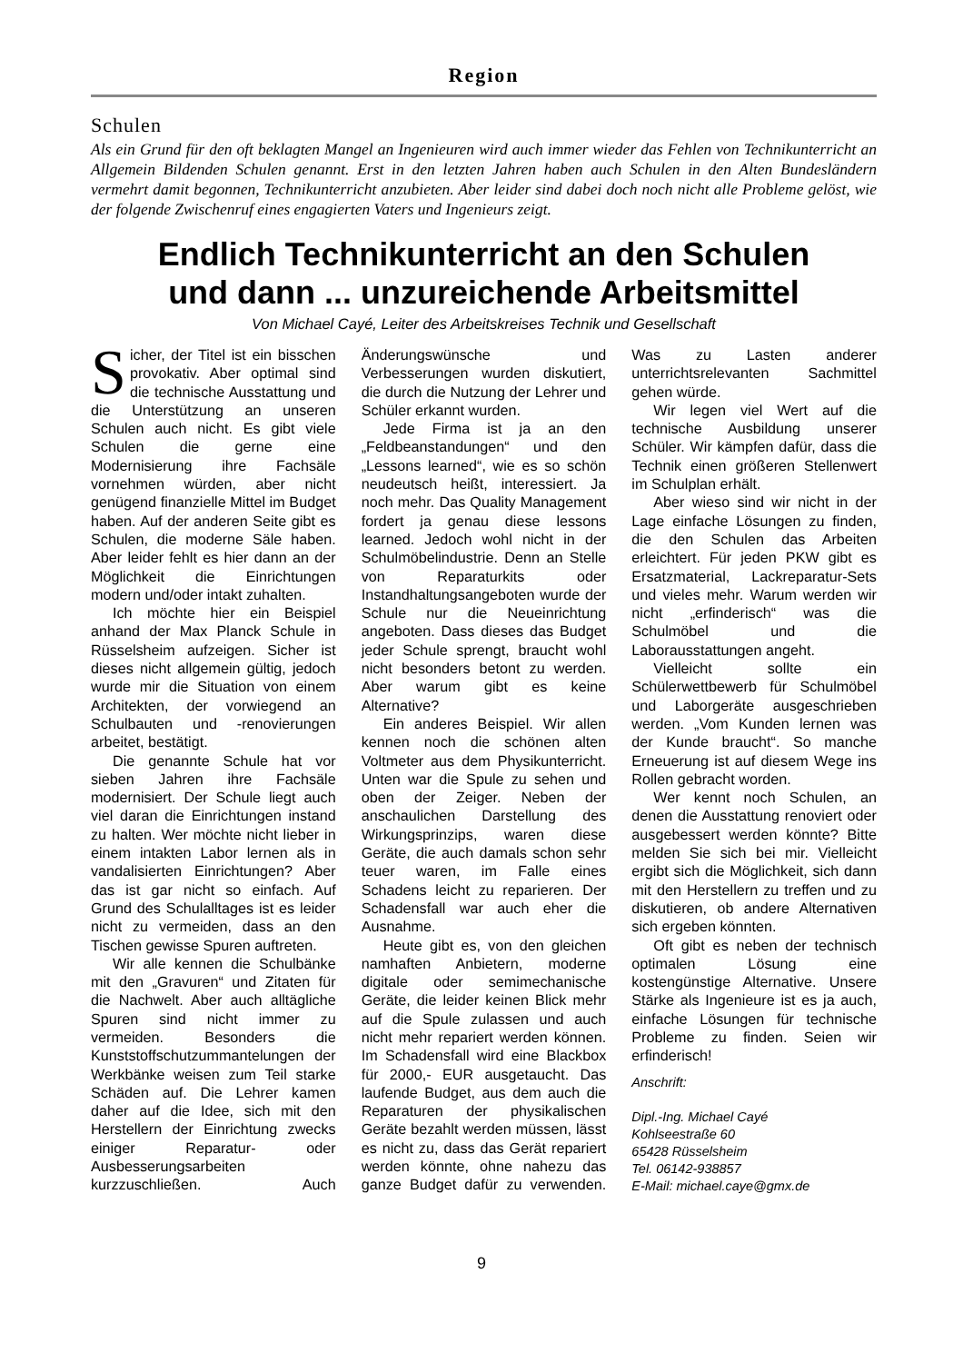Region
Schulen
Als ein Grund für den oft beklagten Mangel an Ingenieuren wird auch immer wieder das Fehlen von Technikunterricht an Allgemein Bildenden Schulen genannt. Erst in den letzten Jahren haben auch Schulen in den Alten Bundesländern vermehrt damit begonnen, Technikunterricht anzubieten. Aber leider sind dabei doch noch nicht alle Probleme gelöst, wie der folgende Zwischenruf eines engagierten Vaters und Ingenieurs zeigt.
Endlich Technikunterricht an den Schulen
und dann ... unzureichende Arbeitsmittel
Von Michael Cayé, Leiter des Arbeitskreises Technik und Gesellschaft
Sicher, der Titel ist ein bisschen provokativ. Aber optimal sind die technische Ausstattung und die Unterstützung an unseren Schulen auch nicht. Es gibt viele Schulen die gerne eine Modernisierung ihre Fachsäle vornehmen würden, aber nicht genügend finanzielle Mittel im Budget haben. Auf der anderen Seite gibt es Schulen, die moderne Säle haben. Aber leider fehlt es hier dann an der Möglichkeit die Einrichtungen modern und/oder intakt zuhalten.
Ich möchte hier ein Beispiel anhand der Max Planck Schule in Rüsselsheim aufzeigen. Sicher ist dieses nicht allgemein gültig, jedoch wurde mir die Situation von einem Architekten, der vorwiegend an Schulbauten und -renovierungen arbeitet, bestätigt.
Die genannte Schule hat vor sieben Jahren ihre Fachsäle modernisiert. Der Schule liegt auch viel daran die Einrichtungen instand zu halten. Wer möchte nicht lieber in einem intakten Labor lernen als in vandalisierten Einrichtungen? Aber das ist gar nicht so einfach. Auf Grund des Schulalltages ist es leider nicht zu vermeiden, dass an den Tischen gewisse Spuren auftreten.
Wir alle kennen die Schulbänke mit den „Gravuren“ und Zitaten für die Nachwelt. Aber auch alltägliche Spuren sind nicht immer zu vermeiden. Besonders die Kunststoffschutzummantelungen der Werkbänke weisen zum Teil starke Schäden auf. Die Lehrer kamen daher auf die Idee, sich mit den Herstellern der Einrichtung zwecks einiger Reparatur- oder Ausbesserungsarbeiten kurzzuschließen. Auch Änderungswünsche und Verbesserungen wurden diskutiert, die durch die Nutzung der Lehrer und Schüler erkannt wurden.
Jede Firma ist ja an den „Feldbeanstandungen“ und den „Lessons learned“, wie es so schön neudeutsch heißt, interessiert. Ja noch mehr. Das Quality Management fordert ja genau diese lessons learned. Jedoch wohl nicht in der Schulmöbelindustrie. Denn an Stelle von Reparaturkits oder Instandhaltungsangeboten wurde der Schule nur die Neueinrichtung angeboten. Dass dieses das Budget jeder Schule sprengt, braucht wohl nicht besonders betont zu werden. Aber warum gibt es keine Alternative?
Ein anderes Beispiel. Wir allen kennen noch die schönen alten Voltmeter aus dem Physikunterricht. Unten war die Spule zu sehen und oben der Zeiger. Neben der anschaulichen Darstellung des Wirkungsprinzips, waren diese Geräte, die auch damals schon sehr teuer waren, im Falle eines Schadens leicht zu reparieren. Der Schadensfall war auch eher die Ausnahme.
Heute gibt es, von den gleichen namhaften Anbietern, moderne digitale oder semimechanische Geräte, die leider keinen Blick mehr auf die Spule zulassen und auch nicht mehr repariert werden können. Im Schadensfall wird eine Blackbox für 2000,- EUR ausgetaucht. Das laufende Budget, aus dem auch die Reparaturen der physikalischen Geräte bezahlt werden müssen, lässt es nicht zu, dass das Gerät repariert werden könnte, ohne nahezu das ganze Budget dafür zu verwenden. Was zu Lasten anderer unterrichtsrelevanten Sachmittel gehen würde.
Wir legen viel Wert auf die technische Ausbildung unserer Schüler. Wir kämpfen dafür, dass die Technik einen größeren Stellenwert im Schulplan erhält.
Aber wieso sind wir nicht in der Lage einfache Lösungen zu finden, die den Schulen das Arbeiten erleichtert. Für jeden PKW gibt es Ersatzmaterial, Lackreparatur-Sets und vieles mehr. Warum werden wir nicht „erfinderisch“ was die Schulmöbel und die Laborausstattungen angeht.
Vielleicht sollte ein Schülerwettbewerb für Schulmöbel und Laborgeräte ausgeschrieben werden. „Vom Kunden lernen was der Kunde braucht“. So manche Erneuerung ist auf diesem Wege ins Rollen gebracht worden.
Wer kennt noch Schulen, an denen die Ausstattung renoviert oder ausgebessert werden könnte? Bitte melden Sie sich bei mir. Vielleicht ergibt sich die Möglichkeit, sich dann mit den Herstellern zu treffen und zu diskutieren, ob andere Alternativen sich ergeben könnten.
Oft gibt es neben der technisch optimalen Lösung eine kostengünstige Alternative. Unsere Stärke als Ingenieure ist es ja auch, einfache Lösungen für technische Probleme zu finden. Seien wir erfinderisch!
Anschrift:
Dipl.-Ing. Michael Cayé
Kohlseestraße 60
65428 Rüsselsheim
Tel. 06142-938857
E-Mail: michael.caye@gmx.de
9